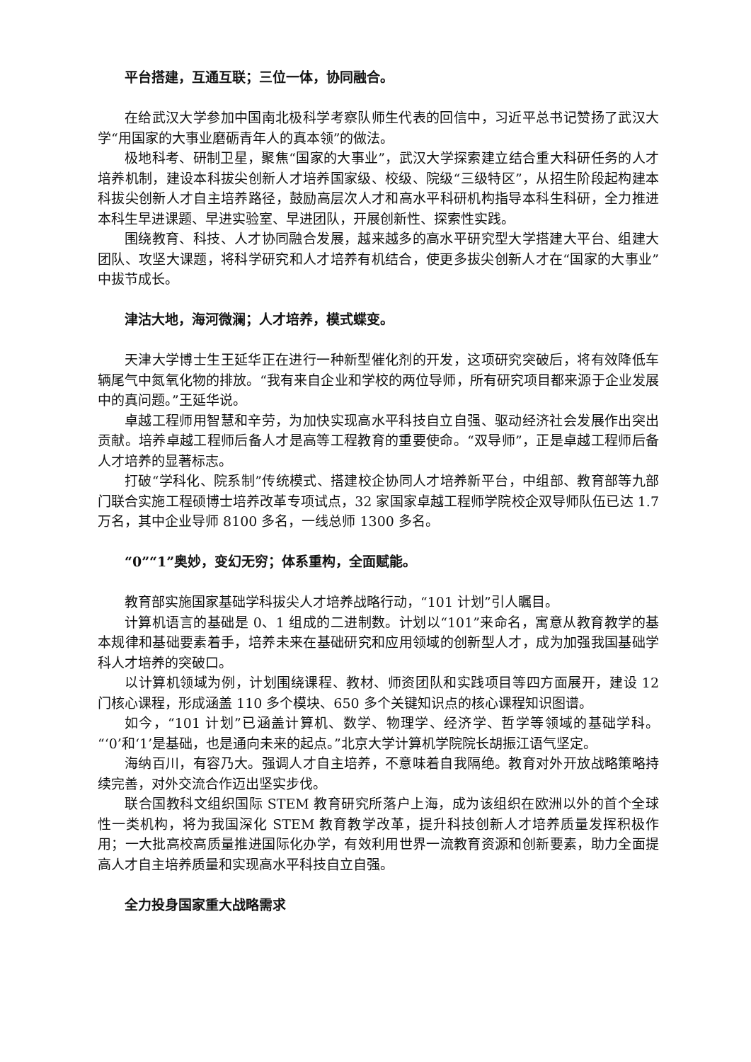平台搭建，互通互联；三位一体，协同融合。
在给武汉大学参加中国南北极科学考察队师生代表的回信中，习近平总书记赞扬了武汉大学“用国家的大事业磨砺青年人的真本领”的做法。
极地科考、研制卫星，聚焦“国家的大事业”，武汉大学探索建立结合重大科研任务的人才培养机制，建设本科拔尖创新人才培养国家级、校级、院级“三级特区”，从招生阶段起构建本科拔尖创新人才自主培养路径，鼓励高层次人才和高水平科研机构指导本科生科研，全力推进本科生早进课题、早进实验室、早进团队，开展创新性、探索性实践。
围绕教育、科技、人才协同融合发展，越来越多的高水平研究型大学搭建大平台、组建大团队、攻坚大课题，将科学研究和人才培养有机结合，使更多拔尖创新人才在“国家的大事业”中拔节成长。
津沽大地，海河微澜；人才培养，模式蝶变。
天津大学博士生王延华正在进行一种新型催化剂的开发，这项研究突破后，将有效降低车辆尾气中氮氧化物的排放。“我有来自企业和学校的两位导师，所有研究项目都来源于企业发展中的真问题。”王延华说。
卓越工程师用智慧和辛劳，为加快实现高水平科技自立自强、驱动经济社会发展作出突出贡献。培养卓越工程师后备人才是高等工程教育的重要使命。“双导师”，正是卓越工程师后备人才培养的显著标志。
打破“学科化、院系制”传统模式、搭建校企协同人才培养新平台，中组部、教育部等九部门联合实施工程硕博士培养改革专项试点，32 家国家卓越工程师学院校企双导师队伍已达 1.7 万名，其中企业导师 8100 多名，一线总师 1300 多名。
“0”“1”奥妙，变幻无穷；体系重构，全面赋能。
教育部实施国家基础学科拔尖人才培养战略行动，“101 计划”引人瞩目。
计算机语言的基础是 0、1 组成的二进制数。计划以“101”来命名，寓意从教育教学的基本规律和基础要素着手，培养未来在基础研究和应用领域的创新型人才，成为加强我国基础学科人才培养的突破口。
以计算机领域为例，计划围绕课程、教材、师资团队和实践项目等四方面展开，建设 12 门核心课程，形成涵盖 110 多个模块、650 多个关键知识点的核心课程知识图谱。
如今，“101 计划”已涵盖计算机、数学、物理学、经济学、哲学等领域的基础学科。“‘0’和‘1’是基础，也是通向未来的起点。”北京大学计算机学院院长胡振江语气坚定。
海纳百川，有容乃大。强调人才自主培养，不意味着自我隔绝。教育对外开放战略策略持续完善，对外交流合作迈出坚实步伐。
联合国教科文组织国际 STEM 教育研究所落户上海，成为该组织在欧洲以外的首个全球性一类机构，将为我国深化 STEM 教育教学改革，提升科技创新人才培养质量发挥积极作用；一大批高校高质量推进国际化办学，有效利用世界一流教育资源和创新要素，助力全面提高人才自主培养质量和实现高水平科技自立自强。
全力投身国家重大战略需求